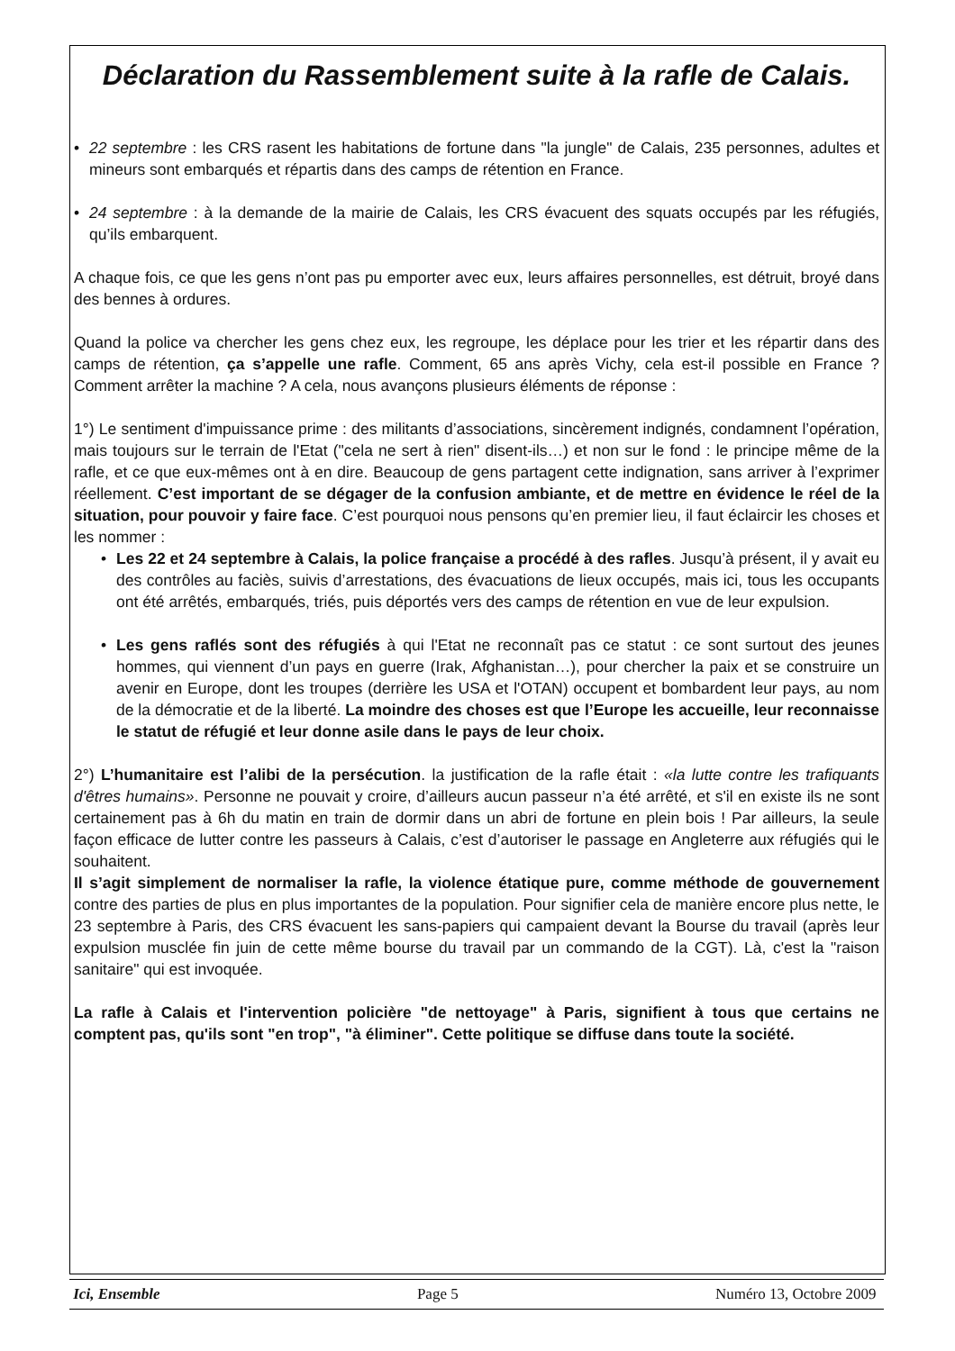Déclaration du Rassemblement suite à la rafle de Calais.
• 22 septembre : les CRS rasent les habitations de fortune dans "la jungle" de Calais, 235 personnes, adultes et mineurs sont embarqués et répartis dans des camps de rétention en France.
• 24 septembre : à la demande de la mairie de Calais, les CRS évacuent des squats occupés par les réfugiés, qu’ils embarquent.
A chaque fois, ce que les gens n’ont pas pu emporter avec eux, leurs affaires personnelles, est détruit, broyé dans des bennes à ordures.
Quand la police va chercher les gens chez eux, les regroupe, les déplace pour les trier et les répartir dans des camps de rétention, ça s’appelle une rafle. Comment, 65 ans après Vichy, cela est-il possible en France ? Comment arrêter la machine ? A cela, nous avançons plusieurs éléments de réponse :
1°) Le sentiment d'impuissance prime : des militants d’associations, sincèrement indignés, condamnent l’opération, mais toujours sur le terrain de l'Etat ("cela ne sert à rien" disent-ils…) et non sur le fond : le principe même de la rafle, et ce que eux-mêmes ont à en dire. Beaucoup de gens partagent cette indignation, sans arriver à l’exprimer réellement. C’est important de se dégager de la confusion ambiante, et de mettre en évidence le réel de la situation, pour pouvoir y faire face. C’est pourquoi nous pensons qu’en premier lieu, il faut éclaircir les choses et les nommer :
• Les 22 et 24 septembre à Calais, la police française a procédé à des rafles. Jusqu’à présent, il y avait eu des contrôles au faciès, suivis d’arrestations, des évacuations de lieux occupés, mais ici, tous les occupants ont été arrêtés, embarqués, triés, puis déportés vers des camps de rétention en vue de leur expulsion.
• Les gens raflés sont des réfugiés à qui l'Etat ne reconnaît pas ce statut : ce sont surtout des jeunes hommes, qui viennent d’un pays en guerre (Irak, Afghanistan…), pour chercher la paix et se construire un avenir en Europe, dont les troupes (derrière les USA et l'OTAN) occupent et bombardent leur pays, au nom de la démocratie et de la liberté. La moindre des choses est que l’Europe les accueille, leur reconnaisse le statut de réfugié et leur donne asile dans le pays de leur choix.
2°) L’humanitaire est l’alibi de la persécution. la justification de la rafle était : «la lutte contre les trafiquants d'êtres humains». Personne ne pouvait y croire, d’ailleurs aucun passeur n’a été arrêté, et s'il en existe ils ne sont certainement pas à 6h du matin en train de dormir dans un abri de fortune en plein bois ! Par ailleurs, la seule façon efficace de lutter contre les passeurs à Calais, c’est d’autoriser le passage en Angleterre aux réfugiés qui le souhaitent.
Il s’agit simplement de normaliser la rafle, la violence étatique pure, comme méthode de gouvernement contre des parties de plus en plus importantes de la population. Pour signifier cela de manière encore plus nette, le 23 septembre à Paris, des CRS évacuent les sans-papiers qui campaient devant la Bourse du travail (après leur expulsion musclée fin juin de cette même bourse du travail par un commando de la CGT). Là, c'est la "raison sanitaire" qui est invoquée.
La rafle à Calais et l'intervention policière "de nettoyage" à Paris, signifient à tous que certains ne comptent pas, qu'ils sont "en trop", "à éliminer". Cette politique se diffuse dans toute la société.
Ici, Ensemble Page 5 Numéro 13, Octobre 2009